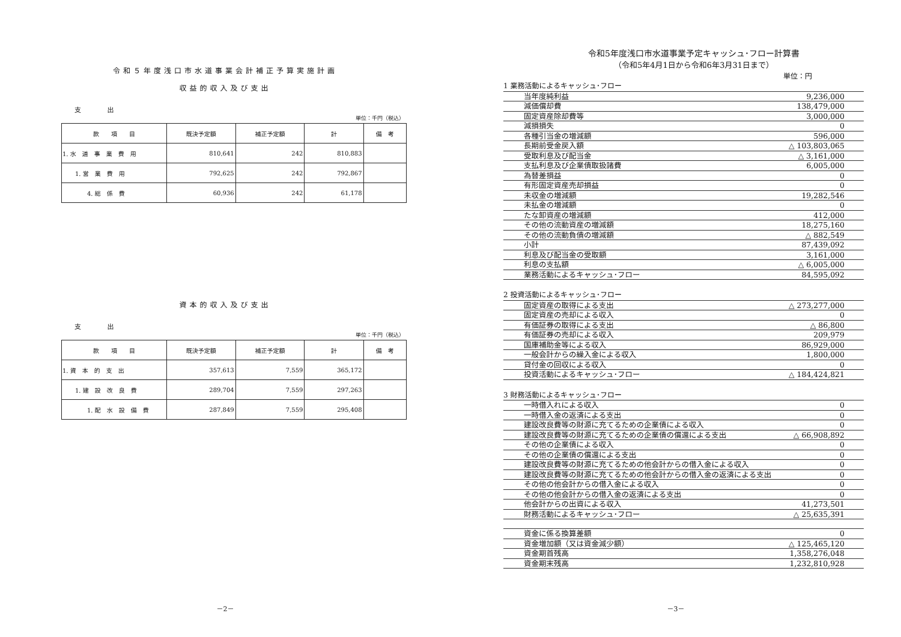令和５年度浅口市水道事業会計補正予算実施計画
収益的収入及び支出
支 出
単位：千円（税込）
| 款 項 目 | 既決予定額 | 補正予定額 | 計 | 備 考 |
| --- | --- | --- | --- | --- |
| 1. 水 道 事 業 費 用 | 810,641 | 242 | 810,883 | |
| 1. 営 業 費 用 | 792,625 | 242 | 792,867 | |
| 4. 総 係 費 | 60,936 | 242 | 61,178 | |
資本的収入及び支出
支 出
単位：千円（税込）
| 款 項 目 | 既決予定額 | 補正予定額 | 計 | 備 考 |
| --- | --- | --- | --- | --- |
| 1. 資 本 的 支 出 | 357,613 | 7,559 | 365,172 | |
| 1. 建 設 改 良 費 | 289,704 | 7,559 | 297,263 | |
| 1. 配 水 設 備 費 | 287,849 | 7,559 | 295,408 | |
－2－
令和5年度浅口市水道事業予定キャッシュ･フロー計算書
（令和5年4月1日から令和6年3月31日まで）
単位：円
| 1 業務活動によるキャッシュ･フロー | |
| 当年度純利益 | 9,236,000 |
| 減価償却費 | 138,479,000 |
| 固定資産除却費等 | 3,000,000 |
| 減損損失 | 0 |
| 各種引当金の増減額 | 596,000 |
| 長期前受金戻入額 | △ 103,803,065 |
| 受取利息及び配当金 | △ 3,161,000 |
| 支払利息及び企業債取扱諸費 | 6,005,000 |
| 為替差損益 | 0 |
| 有形固定資産売却損益 | 0 |
| 未収金の増減額 | 19,282,546 |
| 未払金の増減額 | 0 |
| たな卸資産の増減額 | 412,000 |
| その他の流動資産の増減額 | 18,275,160 |
| その他の流動負債の増減額 | △ 882,549 |
| 小計 | 87,439,092 |
| 利息及び配当金の受取額 | 3,161,000 |
| 利息の支払額 | △ 6,005,000 |
| 業務活動によるキャッシュ･フロー | 84,595,092 |
| 2 投資活動によるキャッシュ･フロー | |
| 固定資産の取得による支出 | △ 273,277,000 |
| 固定資産の売却による収入 | 0 |
| 有価証券の取得による支出 | △ 86,800 |
| 有価証券の売却による収入 | 209,979 |
| 国庫補助金等による収入 | 86,929,000 |
| 一般会計からの繰入金による収入 | 1,800,000 |
| 貸付金の回収による収入 | 0 |
| 投資活動によるキャッシュ･フロー | △ 184,424,821 |
| 3 財務活動によるキャッシュ･フロー | |
| 一時借入れによる収入 | 0 |
| 一時借入金の返済による支出 | 0 |
| 建設改良費等の財源に充てるための企業債による収入 | 0 |
| 建設改良費等の財源に充てるための企業債の償還による支出 | △ 66,908,892 |
| その他の企業債による収入 | 0 |
| その他の企業債の償還による支出 | 0 |
| 建設改良費等の財源に充てるための他会計からの借入金による収入 | 0 |
| 建設改良費等の財源に充てるための他会計からの借入金の返済による支出 | 0 |
| その他の他会計からの借入金による収入 | 0 |
| その他の他会計からの借入金の返済による支出 | 0 |
| 他会計からの出資による収入 | 41,273,501 |
| 財務活動によるキャッシュ･フロー | △ 25,635,391 |
| 資金に係る換算差額 | 0 |
| 資金増加額（又は資金減少額） | △ 125,465,120 |
| 資金期首残高 | 1,358,276,048 |
| 資金期末残高 | 1,232,810,928 |
－3－